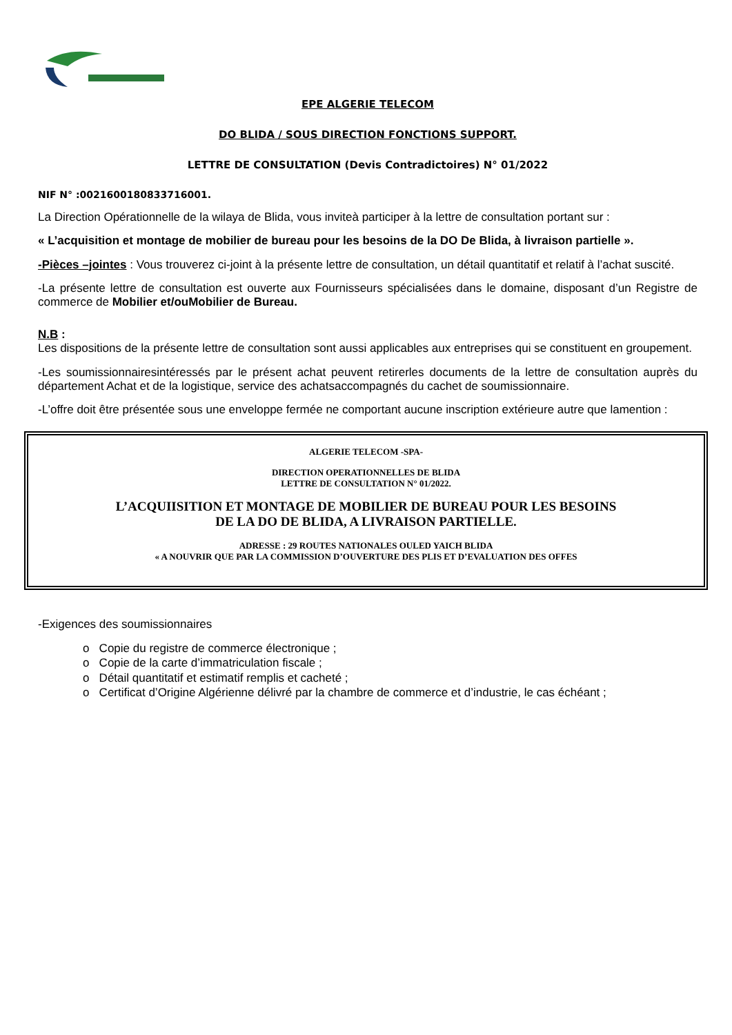EPE ALGERIE TELECOM
DO BLIDA / SOUS DIRECTION FONCTIONS SUPPORT.
LETTRE DE CONSULTATION (Devis Contradictoires) N° 01/2022
NIF N° :0021600180833716001.
La Direction Opérationnelle de la wilaya de Blida, vous inviteà participer à la lettre de consultation portant sur :
« L’acquisition et montage de mobilier de bureau pour les besoins de la DO De Blida, à livraison partielle ».
-Pièces –jointes : Vous trouverez ci-joint à la présente lettre de consultation, un détail quantitatif et relatif à l’achat suscité.
-La présente lettre de consultation est ouverte aux Fournisseurs spécialisées dans le domaine, disposant d’un Registre de commerce de Mobilier et/ouMobilier de Bureau.
N.B :
Les dispositions de la présente lettre de consultation sont aussi applicables aux entreprises qui se constituent en groupement.
-Les soumissionnairesintéressés par le présent achat peuvent retirerles documents de la lettre de consultation auprès du département Achat et de la logistique, service des achatsaccompagnés du cachet de soumissionnaire.
-L’offre doit être présentée sous une enveloppe fermée ne comportant aucune inscription extérieure autre que lamention :
ALGERIE TELECOM -SPA-
DIRECTION OPERATIONNELLES DE BLIDA
LETTRE DE CONSULTATION N° 01/2022.
L’ACQUIISITION ET MONTAGE DE MOBILIER DE BUREAU POUR LES BESOINS
DE LA DO DE BLIDA, A LIVRAISON PARTIELLE.
ADRESSE : 29 ROUTES NATIONALES OULED YAICH BLIDA
« A NOUVRIR QUE PAR LA COMMISSION D’OUVERTURE DES PLIS ET D’EVALUATION DES OFFES
-Exigences des soumissionnaires
o Copie du registre de commerce électronique ;
o Copie de la carte d’immatriculation fiscale ;
o Détail quantitatif et estimatif remplis et cacheté ;
o Certificat d’Origine Algérienne délivré par la chambre de commerce et d’industrie, le cas échéant ;